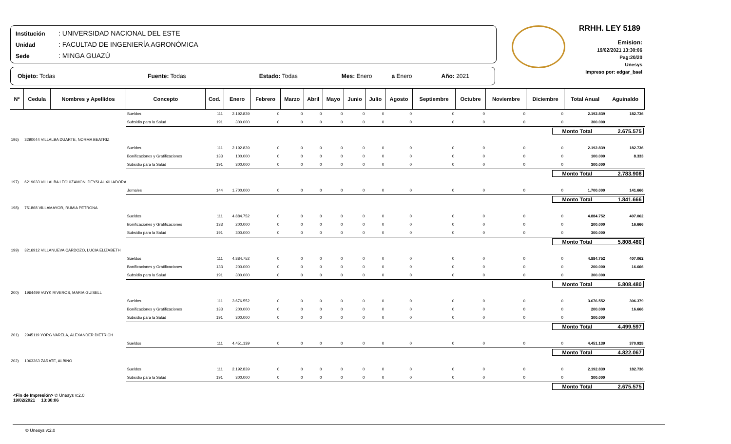Institución: UNIVERSIDAD NACIONAL DEL ESTE
Unidad: FACULTAD DE INGENIERÍA AGRONÓMICA
Sede: MINGA GUAZÚ
RRHH. LEY 5189
Emision:
19/02/2021 13:30:06
Pag:20/20
Unesys
Impreso por: edgar_bael
Objeto: Todas Fuente: Todas Estado: Todas Mes: Enero a Enero Año: 2021
| Nº | Cedula | Nombres y Apellidos | Concepto | Cod. | Enero | Febrero | Marzo | Abril | Mayo | Junio | Julio | Agosto | Septiembre | Octubre | Noviembre | Diciembre | Total Anual | Aguinaldo |
| --- | --- | --- | --- | --- | --- | --- | --- | --- | --- | --- | --- | --- | --- | --- | --- | --- | --- | --- |
| | | | Sueldos | 111 | 2.192.839 | 0 | 0 | 0 | 0 | 0 | 0 | 0 | 0 | 0 | 0 | 0 | 2.192.839 | 182.736 |
| | | | Subsidio para la Salud | 191 | 300.000 | 0 | 0 | 0 | 0 | 0 | 0 | 0 | 0 | 0 | 0 | 0 | 300.000 | |
| | | | Monto Total 2.675.575 | | | | | | | | | | | | | | | |
| 196) | 3290044 VILLALBA DUARTE, NORMA BEATRIZ | | | | | | | | | | | | | | | | | |
| | | | Sueldos | 111 | 2.192.839 | 0 | 0 | 0 | 0 | 0 | 0 | 0 | 0 | 0 | 0 | 0 | 2.192.839 | 182.736 |
| | | | Bonificaciones y Gratificaciones | 133 | 100.000 | 0 | 0 | 0 | 0 | 0 | 0 | 0 | 0 | 0 | 0 | 0 | 100.000 | 8.333 |
| | | | Subsidio para la Salud | 191 | 300.000 | 0 | 0 | 0 | 0 | 0 | 0 | 0 | 0 | 0 | 0 | 0 | 300.000 | |
| | | | Monto Total 2.783.908 | | | | | | | | | | | | | | | |
| 197) | 6219033 VILLALBA LEGUIZAMON, DEYSI AUXILIADORA | | | | | | | | | | | | | | | | | |
| | | | Jornales | 144 | 1.700.000 | 0 | 0 | 0 | 0 | 0 | 0 | 0 | 0 | 0 | 0 | 0 | 1.700.000 | 141.666 |
| | | | Monto Total 1.841.666 | | | | | | | | | | | | | | | |
| 198) | 751868 VILLAMAYOR, RUMIA PETRONA | | | | | | | | | | | | | | | | | |
| | | | Sueldos | 111 | 4.884.752 | 0 | 0 | 0 | 0 | 0 | 0 | 0 | 0 | 0 | 0 | 0 | 4.884.752 | 407.062 |
| | | | Bonificaciones y Gratificaciones | 133 | 200.000 | 0 | 0 | 0 | 0 | 0 | 0 | 0 | 0 | 0 | 0 | 0 | 200.000 | 16.666 |
| | | | Subsidio para la Salud | 191 | 300.000 | 0 | 0 | 0 | 0 | 0 | 0 | 0 | 0 | 0 | 0 | 0 | 300.000 | |
| | | | Monto Total 5.808.480 | | | | | | | | | | | | | | | |
| 199) | 3216912 VILLANUEVA CARDOZO, LUCIA ELIZABETH | | | | | | | | | | | | | | | | | |
| | | | Sueldos | 111 | 4.884.752 | 0 | 0 | 0 | 0 | 0 | 0 | 0 | 0 | 0 | 0 | 0 | 4.884.752 | 407.062 |
| | | | Bonificaciones y Gratificaciones | 133 | 200.000 | 0 | 0 | 0 | 0 | 0 | 0 | 0 | 0 | 0 | 0 | 0 | 200.000 | 16.666 |
| | | | Subsidio para la Salud | 191 | 300.000 | 0 | 0 | 0 | 0 | 0 | 0 | 0 | 0 | 0 | 0 | 0 | 300.000 | |
| | | | Monto Total 5.808.480 | | | | | | | | | | | | | | | |
| 200) | 1964499 VUYK RIVEROS, MARIA GUISELL | | | | | | | | | | | | | | | | | |
| | | | Sueldos | 111 | 3.676.552 | 0 | 0 | 0 | 0 | 0 | 0 | 0 | 0 | 0 | 0 | 0 | 3.676.552 | 306.379 |
| | | | Bonificaciones y Gratificaciones | 133 | 200.000 | 0 | 0 | 0 | 0 | 0 | 0 | 0 | 0 | 0 | 0 | 0 | 200.000 | 16.666 |
| | | | Subsidio para la Salud | 191 | 300.000 | 0 | 0 | 0 | 0 | 0 | 0 | 0 | 0 | 0 | 0 | 0 | 300.000 | |
| | | | Monto Total 4.499.597 | | | | | | | | | | | | | | | |
| 201) | 2945119 YORG VARELA, ALEXANDER DIETRICH | | | | | | | | | | | | | | | | | |
| | | | Sueldos | 111 | 4.451.139 | 0 | 0 | 0 | 0 | 0 | 0 | 0 | 0 | 0 | 0 | 0 | 4.451.139 | 370.928 |
| | | | Monto Total 4.822.067 | | | | | | | | | | | | | | | |
| 202) | 1063363 ZARATE, ALBINO | | | | | | | | | | | | | | | | | |
| | | | Sueldos | 111 | 2.192.839 | 0 | 0 | 0 | 0 | 0 | 0 | 0 | 0 | 0 | 0 | 0 | 2.192.839 | 182.736 |
| | | | Subsidio para la Salud | 191 | 300.000 | 0 | 0 | 0 | 0 | 0 | 0 | 0 | 0 | 0 | 0 | 0 | 300.000 | |
| | | | Monto Total 2.675.575 | | | | | | | | | | | | | | | |
<Fin de Impresión> © Unesys v:2.0
19/02/2021 13:30:06
© Unesys v:2.0